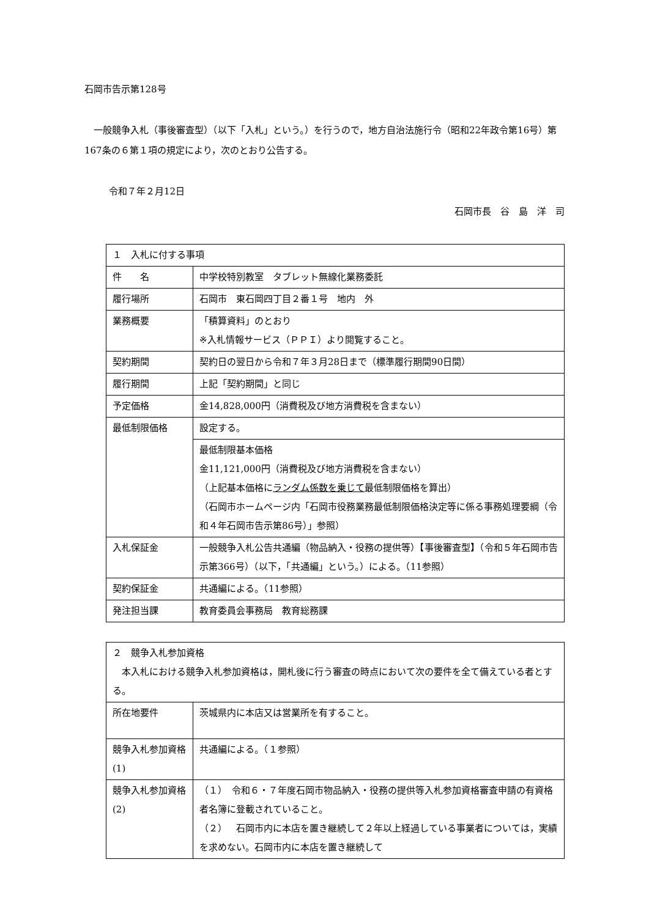石岡市告示第128号
一般競争入札（事後審査型）（以下「入札」という。）を行うので，地方自治法施行令（昭和22年政令第16号）第167条の６第１項の規定により，次のとおり公告する。
令和７年２月12日
石岡市長　谷　島　洋　司
| １ 入札に付する事項 | |
| 件 名 | 中学校特別教室 タブレット無線化業務委託 |
| 履行場所 | 石岡市 東石岡四丁目２番１号 地内 外 |
| 業務概要 | 「積算資料」のとおり ※入札情報サービス（ＰＰＩ）より閲覧すること。 |
| 契約期間 | 契約日の翌日から令和７年３月28日まで（標準履行期間90日間） |
| 履行期間 | 上記「契約期間」と同じ |
| 予定価格 | 金14,828,000円（消費税及び地方消費税を含まない） |
| 最低制限価格 | 設定する。 |
| | 最低制限基本価格 金11,121,000円（消費税及び地方消費税を含まない） （上記基本価格に ランダム係数を乗じて 最低制限価格を算出） （石岡市ホームページ内「石岡市役務業務最低制限価格決定等に係る事務処理要綱（令和４年石岡市告示第86号）」参照） |
| 入札保証金 | 一般競争入札公告共通編（物品納入・役務の提供等）【事後審査型】（令和５年石岡市告示第366号）（以下，「共通編」という。）による。（11参照） |
| 契約保証金 | 共通編による。（11参照） |
| 発注担当課 | 教育委員会事務局 教育総務課 |
| ２ 競争入札参加資格 本入札における競争入札参加資格は，開札後に行う審査の時点において次の要件を全て備えている者とする。 | |
| 所在地要件 | 茨城県内に本店又は営業所を有すること。 |
| 競争入札参加資格(1) | 共通編による。（１参照） |
| 競争入札参加資格(2) | （１） 令和６・７年度石岡市物品納入・役務の提供等入札参加資格審査申請の有資格者名簿に登載されていること。 （２） 石岡市内に本店を置き継続して２年以上経過している事業者については，実績を求めない。石岡市内に本店を置き継続して |